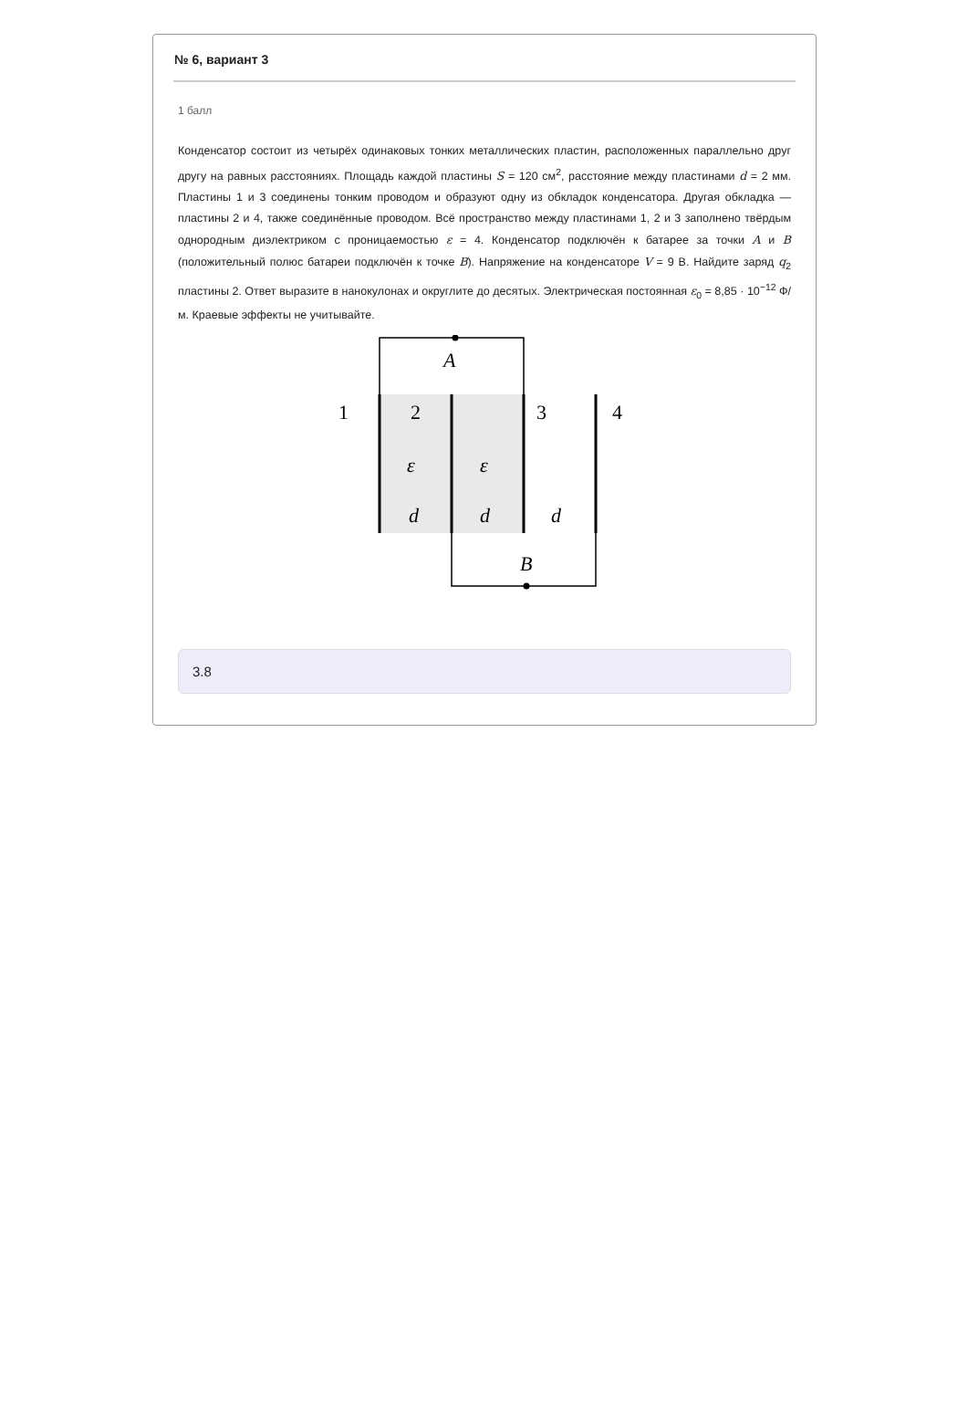№ 6, вариант 3
1 балл
Конденсатор состоит из четырёх одинаковых тонких металлических пластин, расположенных параллельно друг другу на равных расстояниях. Площадь каждой пластины S = 120 см<sup>2</sup>, расстояние между пластинами d = 2 мм. Пластины 1 и 3 соединены тонким проводом и образуют одну из обкладок конденсатора. Другая обкладка — пластины 2 и 4, также соединённые проводом. Всё пространство между пластинами 1, 2 и 3 заполнено твёрдым однородным диэлектриком с проницаемостью ε = 4. Конденсатор подключён к батарее за точки A и B (положительный полюс батареи подключён к точке B). Напряжение на конденсаторе V = 9 В. Найдите заряд q<sub>2</sub> пластины 2. Ответ выразите в нанокулонах и округлите до десятых. Электрическая постоянная ε<sub>0</sub> = 8,85 · 10<sup>−12</sup> Ф/м. Краевые эффекты не учитывайте.
A
B
1
2
3
4
ε
ε
d
d
d
3.8